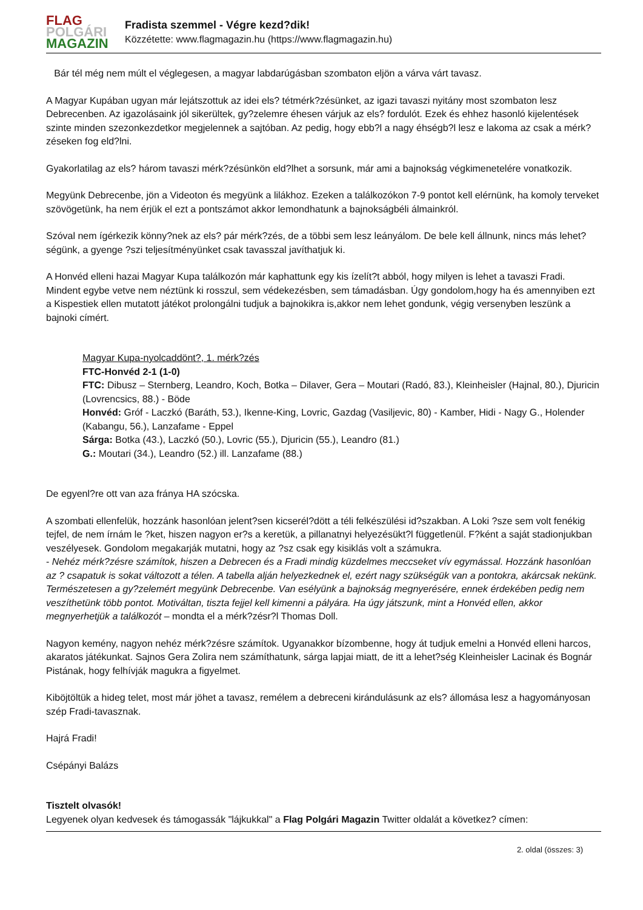FLAG
POLGÁRI
MAGAZIN
Fradista szemmel - Végre kezd?dik!
Közzétette: www.flagmagazin.hu (https://www.flagmagazin.hu)
Bár tél még nem múlt el véglegesen, a magyar labdarúgásban szombaton eljön a várva várt tavasz.
A Magyar Kupában ugyan már lejátszottuk az idei els? tétmérk?zésünket, az igazi tavaszi nyitány most szombaton lesz Debrecenben. Az igazolásaink jól sikerültek, gy?zelemre éhesen várjuk az els? fordulót. Ezek és ehhez hasonló kijelentések szinte minden szezonkezdetkor megjelennek a sajtóban. Az pedig, hogy ebb?l a nagy éhségb?l lesz e lakoma az csak a mérk?zéseken fog eld?lni.
Gyakorlatilag az els? három tavaszi mérk?zésünkön eld?lhet a sorsunk, már ami a bajnokság végkimenetelére vonatkozik.
Megyünk Debrecenbe, jön a Videoton és megyünk a lilákhoz. Ezeken a találkozókon 7-9 pontot kell elérnünk, ha komoly terveket szövögetünk, ha nem érjük el ezt a pontszámot akkor lemondhatunk a bajnokságbéli álmainkról.
Szóval nem ígérkezik könny?nek az els? pár mérk?zés, de a többi sem lesz leányálom. De bele kell állnunk, nincs más lehet?ségünk, a gyenge ?szi teljesítményünket csak tavasszal javíthatjuk ki.
A Honvéd elleni hazai Magyar Kupa találkozón már kaphattunk egy kis ízelít?t abból, hogy milyen is lehet a tavaszi Fradi. Mindent egybe vetve nem néztünk ki rosszul, sem védekezésben, sem támadásban. Úgy gondolom,hogy ha és amennyiben ezt a Kispestiek ellen mutatott játékot prolongálni tudjuk a bajnokikra is,akkor nem lehet gondunk, végig versenyben leszünk a bajnoki címért.
Magyar Kupa-nyolcaddönt?, 1. mérk?zés
FTC-Honvéd 2-1 (1-0)
FTC: Dibusz – Sternberg, Leandro, Koch, Botka – Dilaver, Gera – Moutari (Radó, 83.), Kleinheisler (Hajnal, 80.), Djuricin (Lovrencsics, 88.) - Böde
Honvéd: Gróf - Laczkó (Baráth, 53.), Ikenne-King, Lovric, Gazdag (Vasiljevic, 80) - Kamber, Hidi - Nagy G., Holender (Kabangu, 56.), Lanzafame - Eppel
Sárga: Botka (43.), Laczkó (50.), Lovric (55.), Djuricin (55.), Leandro (81.)
G.: Moutari (34.), Leandro (52.) ill. Lanzafame (88.)
De egyenl?re ott van aza fránya HA szócska.
A szombati ellenfelük, hozzánk hasonlóan jelent?sen kicserél?dött a téli felkészülési id?szakban. A Loki ?sze sem volt fenékig tejfel, de nem írnám le ?ket, hiszen nagyon er?s a keretük, a pillanatnyi helyezésükt?l függetlenül. F?ként a saját stadionjukban veszélyesek. Gondolom megakarják mutatni, hogy az ?sz csak egy kisiklás volt a számukra.
- Nehéz mérk?zésre számítok, hiszen a Debrecen és a Fradi mindig küzdelmes meccseket vív egymással. Hozzánk hasonlóan az ? csapatuk is sokat változott a télen. A tabella alján helyezkednek el, ezért nagy szükségük van a pontokra, akárcsak nekünk. Természetesen a gy?zelemért megyünk Debrecenbe. Van esélyünk a bajnokság megnyerésére, ennek érdekében pedig nem veszíthetünk több pontot. Motiváltan, tiszta fejjel kell kimenni a pályára. Ha úgy játszunk, mint a Honvéd ellen, akkor megnyerhetjük a találkozót – mondta el a mérk?zésr?l Thomas Doll.
Nagyon kemény, nagyon nehéz mérk?zésre számítok. Ugyanakkor bízombenne, hogy át tudjuk emelni a Honvéd elleni harcos, akaratos játékunkat. Sajnos Gera Zolira nem számíthatunk, sárga lapjai miatt, de itt a lehet?ség Kleinheisler Lacinak és Bognár Pistának, hogy felhívják magukra a figyelmet.
Kiböjtöltük a hideg telet, most már jöhet a tavasz, remélem a debreceni kirándulásunk az els? állomása lesz a hagyományosan szép Fradi-tavasznak.
Hajrá Fradi!
Csépányi Balázs
Tisztelt olvasók!
Legyenek olyan kedvesek és támogassák "lájkukkal" a Flag Polgári Magazin Twitter oldalát a következ? címen:
2. oldal (összes: 3)